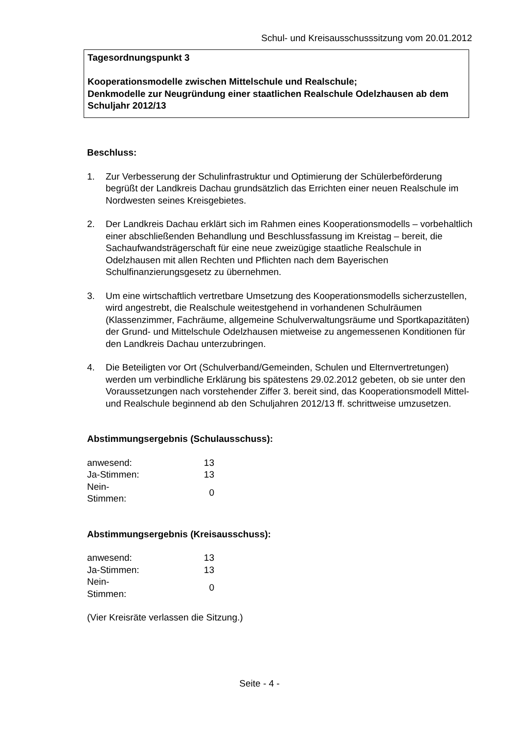Schul- und Kreisausschusssitzung vom 20.01.2012
Tagesordnungspunkt 3
Kooperationsmodelle zwischen Mittelschule und Realschule;
Denkmodelle zur Neugründung einer staatlichen Realschule Odelzhausen ab dem Schuljahr 2012/13
Beschluss:
1. Zur Verbesserung der Schulinfrastruktur und Optimierung der Schülerbeförderung begrüßt der Landkreis Dachau grundsätzlich das Errichten einer neuen Realschule im Nordwesten seines Kreisgebietes.
2. Der Landkreis Dachau erklärt sich im Rahmen eines Kooperationsmodells – vorbehaltlich einer abschließenden Behandlung und Beschlussfassung im Kreistag – bereit, die Sachaufwandsträgerschaft für eine neue zweizügige staatliche Realschule in Odelzhausen mit allen Rechten und Pflichten nach dem Bayerischen Schulfinanzierungsgesetz zu übernehmen.
3. Um eine wirtschaftlich vertretbare Umsetzung des Kooperationsmodells sicherzustellen, wird angestrebt, die Realschule weitestgehend in vorhandenen Schulräumen (Klassenzimmer, Fachräume, allgemeine Schulverwaltungsräume und Sportkapazitäten) der Grund- und Mittelschule Odelzhausen mietweise zu angemessenen Konditionen für den Landkreis Dachau unterzubringen.
4. Die Beteiligten vor Ort (Schulverband/Gemeinden, Schulen und Elternvertretungen) werden um verbindliche Erklärung bis spätestens 29.02.2012 gebeten, ob sie unter den Voraussetzungen nach vorstehender Ziffer 3. bereit sind, das Kooperationsmodell Mittel- und Realschule beginnend ab den Schuljahren 2012/13 ff. schrittweise umzusetzen.
Abstimmungsergebnis (Schulausschuss):
| anwesend: | 13 |
| Ja-Stimmen: | 13 |
| Nein-Stimmen: | 0 |
Abstimmungsergebnis (Kreisausschuss):
| anwesend: | 13 |
| Ja-Stimmen: | 13 |
| Nein-Stimmen: | 0 |
(Vier Kreisräte verlassen die Sitzung.)
Seite - 4 -